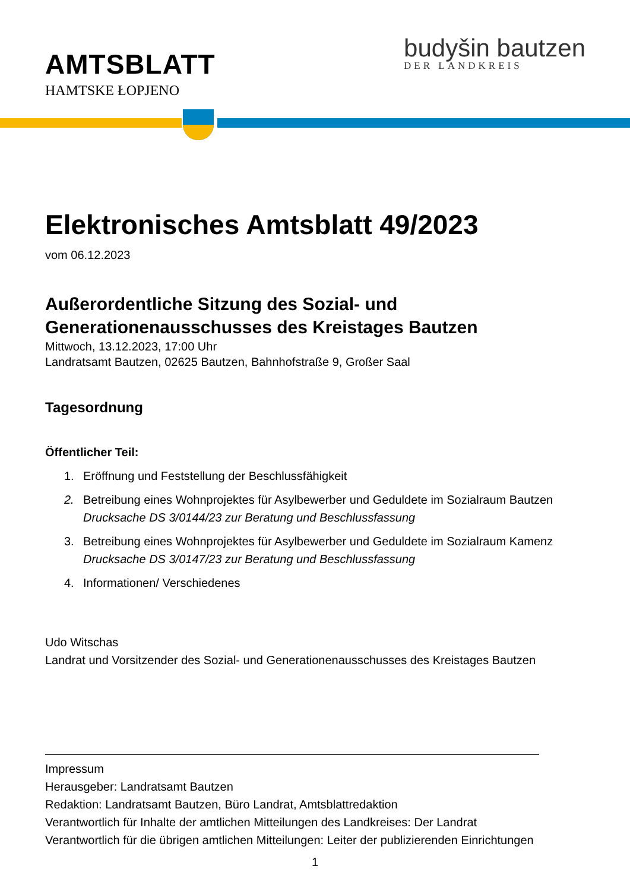AMTSBLATT
HAMTSKE ŁOPJENO
budyšin bautzen
DER LANDKREIS
Elektronisches Amtsblatt 49/2023
vom 06.12.2023
Außerordentliche Sitzung des Sozial- und Generationenausschusses des Kreistages Bautzen
Mittwoch, 13.12.2023, 17:00 Uhr
Landratsamt Bautzen, 02625 Bautzen, Bahnhofstraße 9, Großer Saal
Tagesordnung
Öffentlicher Teil:
1. Eröffnung und Feststellung der Beschlussfähigkeit
2. Betreibung eines Wohnprojektes für Asylbewerber und Geduldete im Sozialraum Bautzen
Drucksache DS 3/0144/23 zur Beratung und Beschlussfassung
3. Betreibung eines Wohnprojektes für Asylbewerber und Geduldete im Sozialraum Kamenz
Drucksache DS 3/0147/23 zur Beratung und Beschlussfassung
4. Informationen/ Verschiedenes
Udo Witschas
Landrat und Vorsitzender des Sozial- und Generationenausschusses des Kreistages Bautzen
Impressum
Herausgeber: Landratsamt Bautzen
Redaktion: Landratsamt Bautzen, Büro Landrat, Amtsblattredaktion
Verantwortlich für Inhalte der amtlichen Mitteilungen des Landkreises: Der Landrat
Verantwortlich für die übrigen amtlichen Mitteilungen: Leiter der publizierenden Einrichtungen
1